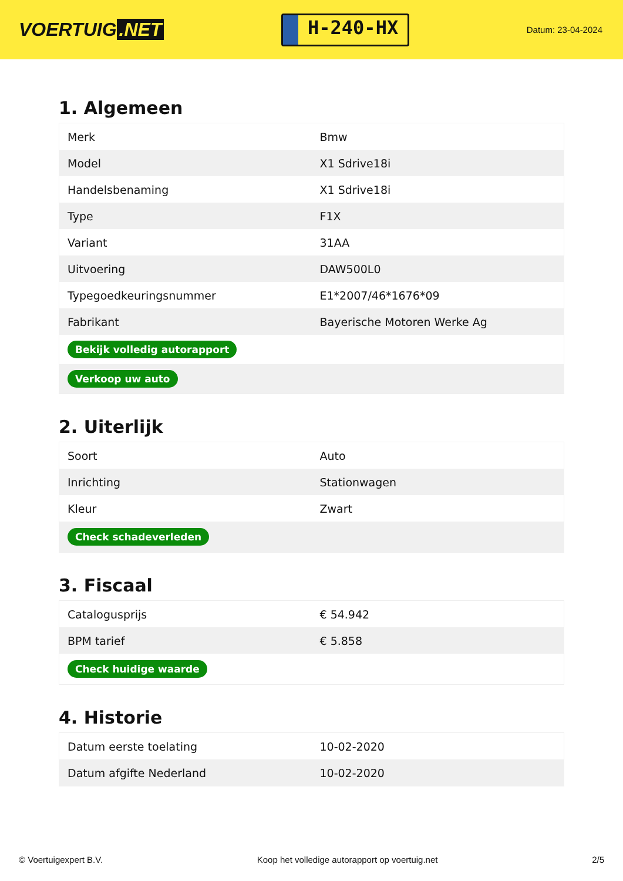VOERTUIG.NET
H-240-HX
Datum: 23-04-2024
1. Algemeen
| Merk | Bmw |
| Model | X1 Sdrive18i |
| Handelsbenaming | X1 Sdrive18i |
| Type | F1X |
| Variant | 31AA |
| Uitvoering | DAW500L0 |
| Typegoedkeuringsnummer | E1*2007/46*1676*09 |
| Fabrikant | Bayerische Motoren Werke Ag |
| Bekijk volledig autorapport | |
| Verkoop uw auto | |
2. Uiterlijk
| Soort | Auto |
| Inrichting | Stationwagen |
| Kleur | Zwart |
| Check schadeverleden | |
3. Fiscaal
| Catalogusprijs | € 54.942 |
| BPM tarief | € 5.858 |
| Check huidige waarde | |
4. Historie
| Datum eerste toelating | 10-02-2020 |
| Datum afgifte Nederland | 10-02-2020 |
© Voertuigexpert B.V. Koop het volledige autorapport op voertuig.net 2/5